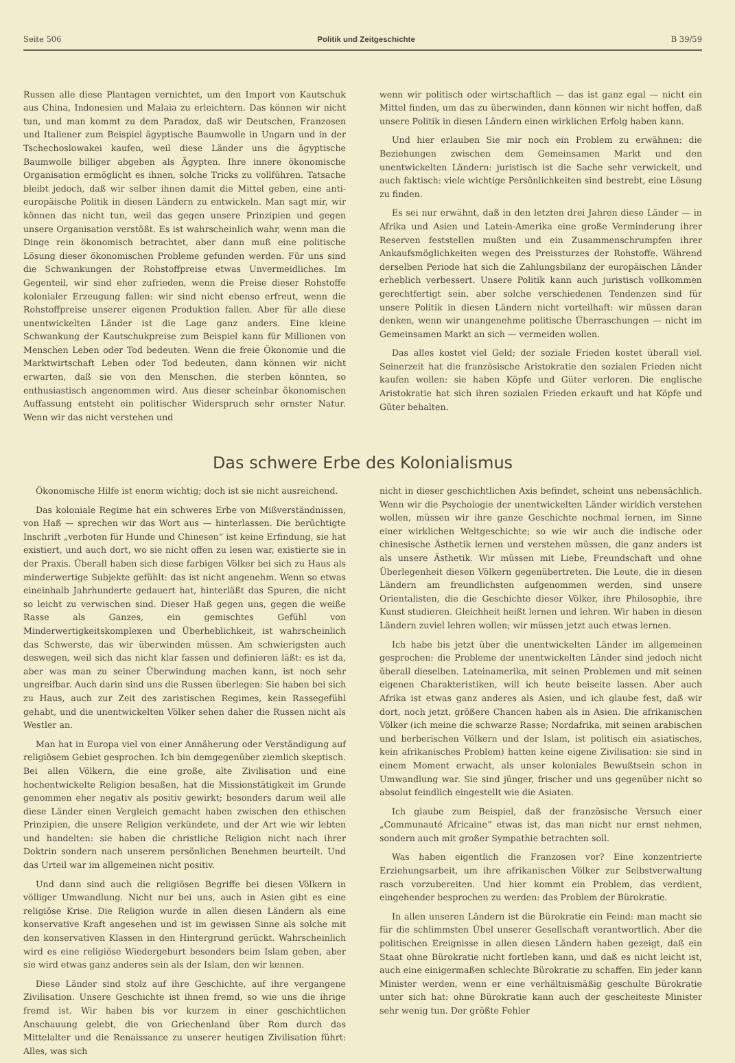Seite 506 Politik und Zeitgeschichte B 39/59
Russen alle diese Plantagen vernichtet, um den Import von Kautschuk aus China, Indonesien und Malaia zu erleichtern. Das können wir nicht tun, und man kommt zu dem Paradox, daß wir Deutschen, Franzosen und Italiener zum Beispiel ägyptische Baumwolle in Ungarn und in der Tschechoslowakei kaufen, weil diese Länder uns die ägyptische Baumwolle billiger abgeben als Ägypten. Ihre innere ökonomische Organisation ermöglicht es ihnen, solche Tricks zu vollführen. Tatsache bleibt jedoch, daß wir selber ihnen damit die Mittel geben, eine anti-europäische Politik in diesen Ländern zu entwickeln. Man sagt mir, wir können das nicht tun, weil das gegen unsere Prinzipien und gegen unsere Organisation verstößt. Es ist wahrscheinlich wahr, wenn man die Dinge rein ökonomisch betrachtet, aber dann muß eine politische Lösung dieser ökonomischen Probleme gefunden werden. Für uns sind die Schwankungen der Rohstoffpreise etwas Unvermeidliches. Im Gegenteil, wir sind eher zufrieden, wenn die Preise dieser Rohstoffe kolonialer Erzeugung fallen: wir sind nicht ebenso erfreut, wenn die Rohstoffpreise unserer eigenen Produktion fallen. Aber für alle diese unentwickelten Länder ist die Lage ganz anders. Eine kleine Schwankung der Kautschukpreise zum Beispiel kann für Millionen von Menschen Leben oder Tod bedeuten. Wenn die freie Ökonomie und die Marktwirtschaft Leben oder Tod bedeuten, dann können wir nicht erwarten, daß sie von den Menschen, die sterben könnten, so enthusiastisch angenommen wird. Aus dieser scheinbar ökonomischen Auffassung entsteht ein politischer Widerspruch sehr ernster Natur. Wenn wir das nicht verstehen und
wenn wir politisch oder wirtschaftlich — das ist ganz egal — nicht ein Mittel finden, um das zu überwinden, dann können wir nicht hoffen, daß unsere Politik in diesen Ländern einen wirklichen Erfolg haben kann.
Und hier erlauben Sie mir noch ein Problem zu erwähnen: die Beziehungen zwischen dem Gemeinsamen Markt und den unentwickelten Ländern: juristisch ist die Sache sehr verwickelt, und auch faktisch: viele wichtige Persönlichkeiten sind bestrebt, eine Lösung zu finden.
Es sei nur erwähnt, daß in den letzten drei Jahren diese Länder — in Afrika und Asien und Latein-Amerika eine große Verminderung ihrer Reserven feststellen mußten und ein Zusammenschrumpfen ihrer Ankaufsmöglichkeiten wegen des Preissturzes der Rohstoffe. Während derselben Periode hat sich die Zahlungsbilanz der europäischen Länder erheblich verbessert. Unsere Politik kann auch juristisch vollkommen gerechtfertigt sein, aber solche verschiedenen Tendenzen sind für unsere Politik in diesen Ländern nicht vorteilhaft: wir müssen daran denken, wenn wir unangenehme politische Überraschungen — nicht im Gemeinsamen Markt an sich — vermeiden wollen.
Das alles kostet viel Geld; der soziale Frieden kostet überall viel. Seinerzeit hat die französische Aristokratie den sozialen Frieden nicht kaufen wollen: sie haben Köpfe und Güter verloren. Die englische Aristokratie hat sich ihren sozialen Frieden erkauft und hat Köpfe und Güter behalten.
Das schwere Erbe des Kolonialismus
Ökonomische Hilfe ist enorm wichtig; doch ist sie nicht ausreichend.
Das koloniale Regime hat ein schweres Erbe von Mißverständnissen, von Haß — sprechen wir das Wort aus — hinterlassen. Die berüchtigte Inschrift „verboten für Hunde und Chinesen“ ist keine Erfindung, sie hat existiert, und auch dort, wo sie nicht offen zu lesen war, existierte sie in der Praxis. Überall haben sich diese farbigen Völker bei sich zu Haus als minderwertige Subjekte gefühlt: das ist nicht angenehm. Wenn so etwas eineinhalb Jahrhunderte gedauert hat, hinterläßt das Spuren, die nicht so leicht zu verwischen sind. Dieser Haß gegen uns, gegen die weiße Rasse als Ganzes, ein gemischtes Gefühl von Minderwertigkeitskomplexen und Überheblichkeit, ist wahrscheinlich das Schwerste, das wir überwinden müssen. Am schwierigsten auch deswegen, weil sich das nicht klar fassen und definieren läßt: es ist da, aber was man zu seiner Überwindung machen kann, ist noch sehr ungreifbar. Auch darin sind uns die Russen überlegen: Sie haben bei sich zu Haus, auch zur Zeit des zaristischen Regimes, kein Rassegefühl gehabt, und die unentwickelten Völker sehen daher die Russen nicht als Westler an.
Man hat in Europa viel von einer Annäherung oder Verständigung auf religiösem Gebiet gesprochen. Ich bin demgegenüber ziemlich skeptisch. Bei allen Völkern, die eine große, alte Zivilisation und eine hochentwickelte Religion besaßen, hat die Missionstätigkeit im Grunde genommen eher negativ als positiv gewirkt; besonders darum weil alle diese Länder einen Vergleich gemacht haben zwischen den ethischen Prinzipien, die unsere Religion verkündete, und der Art wie wir lebten und handelten: sie haben die christliche Religion nicht nach ihrer Doktrin sondern nach unserem persönlichen Benehmen beurteilt. Und das Urteil war im allgemeinen nicht positiv.
Und dann sind auch die religiösen Begriffe bei diesen Völkern in völliger Umwandlung. Nicht nur bei uns, auch in Asien gibt es eine religiöse Krise. Die Religion wurde in allen diesen Ländern als eine konservative Kraft angesehen und ist im gewissen Sinne als solche mit den konservativen Klassen in den Hintergrund gerückt. Wahrscheinlich wird es eine religiöse Wiedergeburt besonders beim Islam geben, aber sie wird etwas ganz anderes sein als der Islam, den wir kennen.
Diese Länder sind stolz auf ihre Geschichte, auf ihre vergangene Zivilisation. Unsere Geschichte ist ihnen fremd, so wie uns die ihrige fremd ist. Wir haben bis vor kurzem in einer geschichtlichen Anschauung gelebt, die von Griechenland über Rom durch das Mittelalter und die Renaissance zu unserer heutigen Zivilisation führt: Alles, was sich
nicht in dieser geschichtlichen Axis befindet, scheint uns nebensächlich. Wenn wir die Psychologie der unentwickelten Länder wirklich verstehen wollen, müssen wir ihre ganze Geschichte nochmal lernen, im Sinne einer wirklichen Weltgeschichte; so wie wir auch die indische oder chinesische Ästhetik lernen und verstehen müssen, die ganz anders ist als unsere Ästhetik. Wir müssen mit Liebe, Freundschaft und ohne Überlegenheit diesen Völkern gegenübertreten. Die Leute, die in diesen Ländern am freundlichsten aufgenommen werden, sind unsere Orientalisten, die die Geschichte dieser Völker, ihre Philosophie, ihre Kunst studieren. Gleichheit heißt lernen und lehren. Wir haben in diesen Ländern zuviel lehren wollen; wir müssen jetzt auch etwas lernen.
Ich habe bis jetzt über die unentwickelten Länder im allgemeinen gesprochen: die Probleme der unentwickelten Länder sind jedoch nicht überall dieselben. Lateinamerika, mit seinen Problemen und mit seinen eigenen Charakteristiken, will ich heute beiseite lassen. Aber auch Afrika ist etwas ganz anderes als Asien, und ich glaube fest, daß wir dort, noch jetzt, größere Chancen haben als in Asien. Die afrikanischen Völker (ich meine die schwarze Rasse; Nordafrika, mit seinen arabischen und berberischen Völkern und der Islam, ist politisch ein asiatisches, kein afrikanisches Problem) hatten keine eigene Zivilisation: sie sind in einem Moment erwacht, als unser koloniales Bewußtsein schon in Umwandlung war. Sie sind jünger, frischer und uns gegenüber nicht so absolut feindlich eingestellt wie die Asiaten.
Ich glaube zum Beispiel, daß der französische Versuch einer „Communauté Africaine“ etwas ist, das man nicht nur ernst nehmen, sondern auch mit großer Sympathie betrachten soll.
Was haben eigentlich die Franzosen vor? Eine konzentrierte Erziehungsarbeit, um ihre afrikanischen Völker zur Selbstverwaltung rasch vorzubereiten. Und hier kommt ein Problem, das verdient, eingehender besprochen zu werden: das Problem der Bürokratie.
In allen unseren Ländern ist die Bürokratie ein Feind: man macht sie für die schlimmsten Übel unserer Gesellschaft verantwortlich. Aber die politischen Ereignisse in allen diesen Ländern haben gezeigt, daß ein Staat ohne Bürokratie nicht fortleben kann, und daß es nicht leicht ist, auch eine einigermaßen schlechte Bürokratie zu schaffen. Ein jeder kann Minister werden, wenn er eine verhältnismäßig geschulte Bürokratie unter sich hat: ohne Bürokratie kann auch der gescheiteste Minister sehr wenig tun. Der größte Fehler